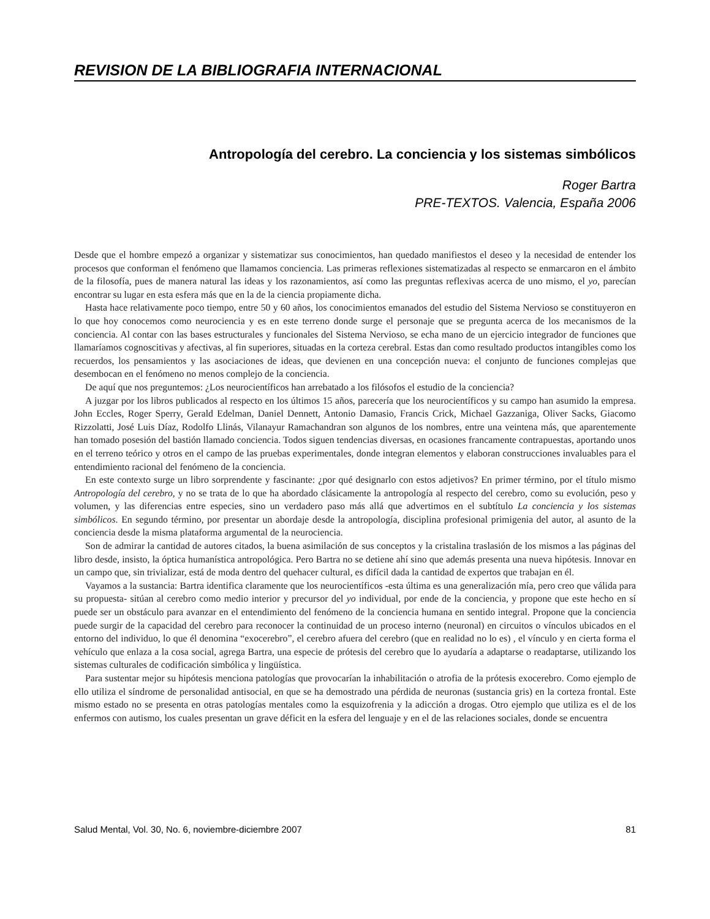REVISION DE LA BIBLIOGRAFIA INTERNACIONAL
Antropología del cerebro. La conciencia y los sistemas simbólicos
Roger Bartra
PRE-TEXTOS. Valencia, España 2006
Desde que el hombre empezó a organizar y sistematizar sus conocimientos, han quedado manifiestos el deseo y la necesidad de entender los procesos que conforman el fenómeno que llamamos conciencia. Las primeras reflexiones sistematizadas al respecto se enmarcaron en el ámbito de la filosofía, pues de manera natural las ideas y los razonamientos, así como las preguntas reflexivas acerca de uno mismo, el yo, parecían encontrar su lugar en esta esfera más que en la de la ciencia propiamente dicha.
Hasta hace relativamente poco tiempo, entre 50 y 60 años, los conocimientos emanados del estudio del Sistema Nervioso se constituyeron en lo que hoy conocemos como neurociencia y es en este terreno donde surge el personaje que se pregunta acerca de los mecanismos de la conciencia. Al contar con las bases estructurales y funcionales del Sistema Nervioso, se echa mano de un ejercicio integrador de funciones que llamaríamos cognoscitivas y afectivas, al fin superiores, situadas en la corteza cerebral. Estas dan como resultado productos intangibles como los recuerdos, los pensamientos y las asociaciones de ideas, que devienen en una concepción nueva: el conjunto de funciones complejas que desembocan en el fenómeno no menos complejo de la conciencia.
De aquí que nos preguntemos: ¿Los neurocientíficos han arrebatado a los filósofos el estudio de la conciencia?
A juzgar por los libros publicados al respecto en los últimos 15 años, parecería que los neurocientíficos y su campo han asumido la empresa. John Eccles, Roger Sperry, Gerald Edelman, Daniel Dennett, Antonio Damasio, Francis Crick, Michael Gazzaniga, Oliver Sacks, Giacomo Rizzolatti, José Luis Díaz, Rodolfo Llinás, Vilanayur Ramachandran son algunos de los nombres, entre una veintena más, que aparentemente han tomado posesión del bastión llamado conciencia. Todos siguen tendencias diversas, en ocasiones francamente contrapuestas, aportando unos en el terreno teórico y otros en el campo de las pruebas experimentales, donde integran elementos y elaboran construcciones invaluables para el entendimiento racional del fenómeno de la conciencia.
En este contexto surge un libro sorprendente y fascinante: ¿por qué designarlo con estos adjetivos? En primer término, por el título mismo Antropología del cerebro, y no se trata de lo que ha abordado clásicamente la antropología al respecto del cerebro, como su evolución, peso y volumen, y las diferencias entre especies, sino un verdadero paso más allá que advertimos en el subtítulo La conciencia y los sistemas simbólicos. En segundo término, por presentar un abordaje desde la antropología, disciplina profesional primigenia del autor, al asunto de la conciencia desde la misma plataforma argumental de la neurociencia.
Son de admirar la cantidad de autores citados, la buena asimilación de sus conceptos y la cristalina traslasión de los mismos a las páginas del libro desde, insisto, la óptica humanística antropológica. Pero Bartra no se detiene ahí sino que además presenta una nueva hipótesis. Innovar en un campo que, sin trivializar, está de moda dentro del quehacer cultural, es difícil dada la cantidad de expertos que trabajan en él.
Vayamos a la sustancia: Bartra identifica claramente que los neurocientíficos -esta última es una generalización mía, pero creo que válida para su propuesta- sitúan al cerebro como medio interior y precursor del yo individual, por ende de la conciencia, y propone que este hecho en sí puede ser un obstáculo para avanzar en el entendimiento del fenómeno de la conciencia humana en sentido integral. Propone que la conciencia puede surgir de la capacidad del cerebro para reconocer la continuidad de un proceso interno (neuronal) en circuitos o vínculos ubicados en el entorno del individuo, lo que él denomina “exocerebro”, el cerebro afuera del cerebro (que en realidad no lo es) , el vínculo y en cierta forma el vehículo que enlaza a la cosa social, agrega Bartra, una especie de prótesis del cerebro que lo ayudaría a adaptarse o readaptarse, utilizando los sistemas culturales de codificación simbólica y lingüística.
Para sustentar mejor su hipótesis menciona patologías que provocarían la inhabilitación o atrofia de la prótesis exocerebro. Como ejemplo de ello utiliza el síndrome de personalidad antisocial, en que se ha demostrado una pérdida de neuronas (sustancia gris) en la corteza frontal. Este mismo estado no se presenta en otras patologías mentales como la esquizofrenia y la adicción a drogas. Otro ejemplo que utiliza es el de los enfermos con autismo, los cuales presentan un grave déficit en la esfera del lenguaje y en el de las relaciones sociales, donde se encuentra
Salud Mental, Vol. 30, No. 6, noviembre-diciembre 2007 81